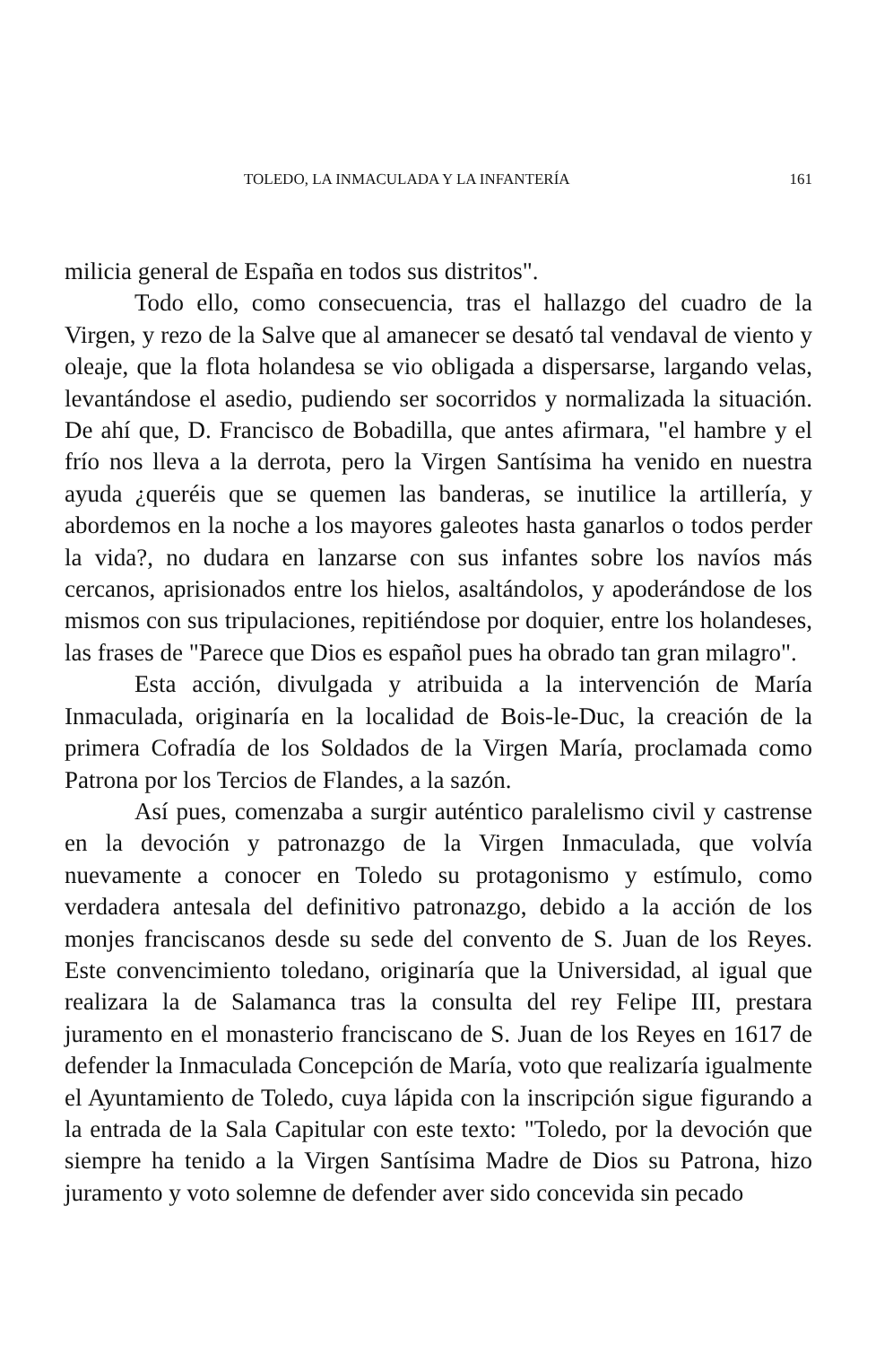TOLEDO, LA INMACULADA Y LA INFANTERÍA 161
milicia general de España en todos sus distritos".
Todo ello, como consecuencia, tras el hallazgo del cuadro de la Virgen, y rezo de la Salve que al amanecer se desató tal vendaval de viento y oleaje, que la flota holandesa se vio obligada a dispersarse, largando velas, levantándose el asedio, pudiendo ser socorridos y normalizada la situación. De ahí que, D. Francisco de Bobadilla, que antes afirmara, "el hambre y el frío nos lleva a la derrota, pero la Virgen Santísima ha venido en nuestra ayuda ¿queréis que se quemen las banderas, se inutilice la artillería, y abordemos en la noche a los mayores galeotes hasta ganarlos o todos perder la vida?, no dudara en lanzarse con sus infantes sobre los navíos más cercanos, aprisionados entre los hielos, asaltándolos, y apoderándose de los mismos con sus tripulaciones, repitiéndose por doquier, entre los holandeses, las frases de "Parece que Dios es español pues ha obrado tan gran milagro".
Esta acción, divulgada y atribuida a la intervención de María Inmaculada, originaría en la localidad de Bois-le-Duc, la creación de la primera Cofradía de los Soldados de la Virgen María, proclamada como Patrona por los Tercios de Flandes, a la sazón.
Así pues, comenzaba a surgir auténtico paralelismo civil y castrense en la devoción y patronazgo de la Virgen Inmaculada, que volvía nuevamente a conocer en Toledo su protagonismo y estímulo, como verdadera antesala del definitivo patronazgo, debido a la acción de los monjes franciscanos desde su sede del convento de S. Juan de los Reyes. Este convencimiento toledano, originaría que la Universidad, al igual que realizara la de Salamanca tras la consulta del rey Felipe III, prestara juramento en el monasterio franciscano de S. Juan de los Reyes en 1617 de defender la Inmaculada Concepción de María, voto que realizaría igualmente el Ayuntamiento de Toledo, cuya lápida con la inscripción sigue figurando a la entrada de la Sala Capitular con este texto: "Toledo, por la devoción que siempre ha tenido a la Virgen Santísima Madre de Dios su Patrona, hizo juramento y voto solemne de defender aver sido concevida sin pecado